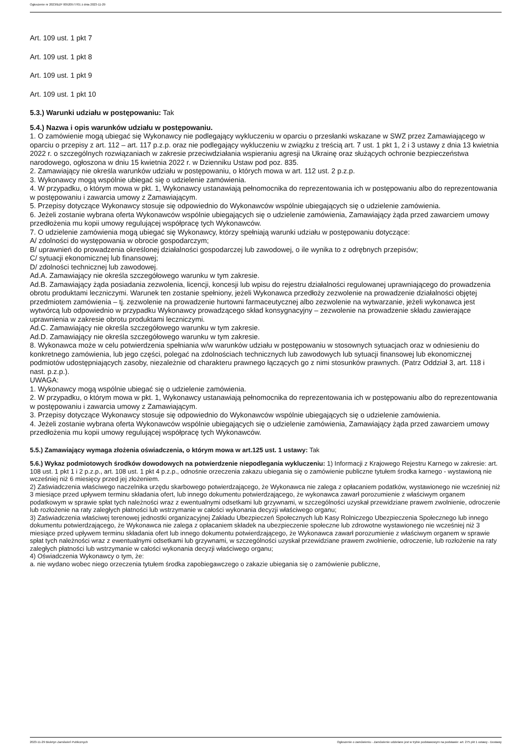Ogłoszenie nr 2023/BZP 00520577/01 z dnia 2023-11-29
Art. 109 ust. 1 pkt 7
Art. 109 ust. 1 pkt 8
Art. 109 ust. 1 pkt 9
Art. 109 ust. 1 pkt 10
5.3.) Warunki udziału w postępowaniu: Tak
5.4.) Nazwa i opis warunków udziału w postępowaniu.
1. O zamówienie mogą ubiegać się Wykonawcy nie podlegający wykluczeniu w oparciu o przesłanki wskazane w SWZ przez Zamawiającego w oparciu o przepisy z art. 112 – art. 117 p.z.p. oraz nie podlegający wykluczeniu w związku z treścią art. 7 ust. 1 pkt 1, 2 i 3 ustawy z dnia 13 kwietnia 2022 r. o szczególnych rozwiązaniach w zakresie przeciwdziałania wspieraniu agresji na Ukrainę oraz służących ochronie bezpieczeństwa narodowego, ogłoszona w dniu 15 kwietnia 2022 r. w Dzienniku Ustaw pod poz. 835.
2. Zamawiający nie określa warunków udziału w postępowaniu, o których mowa w art. 112 ust. 2 p.z.p.
3. Wykonawcy mogą wspólnie ubiegać się o udzielenie zamówienia.
4. W przypadku, o którym mowa w pkt. 1, Wykonawcy ustanawiają pełnomocnika do reprezentowania ich w postępowaniu albo do reprezentowania w postępowaniu i zawarcia umowy z Zamawiającym.
5. Przepisy dotyczące Wykonawcy stosuje się odpowiednio do Wykonawców wspólnie ubiegających się o udzielenie zamówienia.
6. Jeżeli zostanie wybrana oferta Wykonawców wspólnie ubiegających się o udzielenie zamówienia, Zamawiający żąda przed zawarciem umowy przedłożenia mu kopii umowy regulującej współpracę tych Wykonawców.
7. O udzielenie zamówienia mogą ubiegać się Wykonawcy, którzy spełniają warunki udziału w postępowaniu dotyczące:
A/ zdolności do występowania w obrocie gospodarczym;
B/ uprawnień do prowadzenia określonej działalności gospodarczej lub zawodowej, o ile wynika to z odrębnych przepisów;
C/ sytuacji ekonomicznej lub finansowej;
D/ zdolności technicznej lub zawodowej.
Ad.A. Zamawiający nie określa szczegółowego warunku w tym zakresie.
Ad.B. Zamawiający żąda posiadania zezwolenia, licencji, koncesji lub wpisu do rejestru działalności regulowanej uprawniającego do prowadzenia obrotu produktami leczniczymi. Warunek ten zostanie spełniony, jeżeli Wykonawca przedłoży zezwolenie na prowadzenie działalności objętej przedmiotem zamówienia – tj. zezwolenie na prowadzenie hurtowni farmaceutycznej albo zezwolenie na wytwarzanie, jeżeli wykonawca jest wytwórcą lub odpowiednio w przypadku Wykonawcy prowadzącego skład konsygnacyjny – zezwolenie na prowadzenie składu zawierające uprawnienia w zakresie obrotu produktami leczniczymi.
Ad.C. Zamawiający nie określa szczegółowego warunku w tym zakresie.
Ad.D. Zamawiający nie określa szczegółowego warunku w tym zakresie.
8. Wykonawca może w celu potwierdzenia spełniania w/w warunków udziału w postępowaniu w stosownych sytuacjach oraz w odniesieniu do konkretnego zamówienia, lub jego części, polegać na zdolnościach technicznych lub zawodowych lub sytuacji finansowej lub ekonomicznej podmiotów udostępniających zasoby, niezależnie od charakteru prawnego łączących go z nimi stosunków prawnych. (Patrz Oddział 3, art. 118 i nast. p.z.p.).
UWAGA:
1. Wykonawcy mogą wspólnie ubiegać się o udzielenie zamówienia.
2. W przypadku, o którym mowa w pkt. 1, Wykonawcy ustanawiają pełnomocnika do reprezentowania ich w postępowaniu albo do reprezentowania w postępowaniu i zawarcia umowy z Zamawiającym.
3. Przepisy dotyczące Wykonawcy stosuje się odpowiednio do Wykonawców wspólnie ubiegających się o udzielenie zamówienia.
4. Jeżeli zostanie wybrana oferta Wykonawców wspólnie ubiegających się o udzielenie zamówienia, Zamawiający żąda przed zawarciem umowy przedłożenia mu kopii umowy regulującej współpracę tych Wykonawców.
5.5.) Zamawiający wymaga złożenia oświadczenia, o którym mowa w art.125 ust. 1 ustawy: Tak
5.6.) Wykaz podmiotowych środków dowodowych na potwierdzenie niepodlegania wykluczeniu: 1) Informacji z Krajowego Rejestru Karnego w zakresie: art. 108 ust. 1 pkt 1 i 2 p.z.p., art. 108 ust. 1 pkt 4 p.z.p., odnośnie orzeczenia zakazu ubiegania się o zamówienie publiczne tytułem środka karnego - wystawioną nie wcześniej niż 6 miesięcy przed jej złożeniem.
2) Zaświadczenia właściwego naczelnika urzędu skarbowego potwierdzającego, że Wykonawca nie zalega z opłacaniem podatków, wystawionego nie wcześniej niż 3 miesiące przed upływem terminu składania ofert, lub innego dokumentu potwierdzającego, że wykonawca zawarł porozumienie z właściwym organem podatkowym w sprawie spłat tych należności wraz z ewentualnymi odsetkami lub grzywnami, w szczególności uzyskał przewidziane prawem zwolnienie, odroczenie lub rozłożenie na raty zaległych płatności lub wstrzymanie w całości wykonania decyzji właściwego organu;
3) Zaświadczenia właściwej terenowej jednostki organizacyjnej Zakładu Ubezpieczeń Społecznych lub Kasy Rolniczego Ubezpieczenia Społecznego lub innego dokumentu potwierdzającego, że Wykonawca nie zalega z opłacaniem składek na ubezpieczenie społeczne lub zdrowotne wystawionego nie wcześniej niż 3 miesiące przed upływem terminu składania ofert lub innego dokumentu potwierdzającego, że Wykonawca zawarł porozumienie z właściwym organem w sprawie spłat tych należności wraz z ewentualnymi odsetkami lub grzywnami, w szczególności uzyskał przewidziane prawem zwolnienie, odroczenie, lub rozłożenie na raty zaległych płatności lub wstrzymanie w całości wykonania decyzji właściwego organu;
4) Oświadczenia Wykonawcy o tym, że:
a. nie wydano wobec niego orzeczenia tytułem środka zapobiegawczego o zakazie ubiegania się o zamówienie publiczne,
2023-11-29 Biuletyn Zamówień Publicznych Ogłoszenie o zamówieniu - Zamówienie udzielane jest w trybie podstawowym na podstawie: art. 275 pkt 1 ustawy - Dostawy